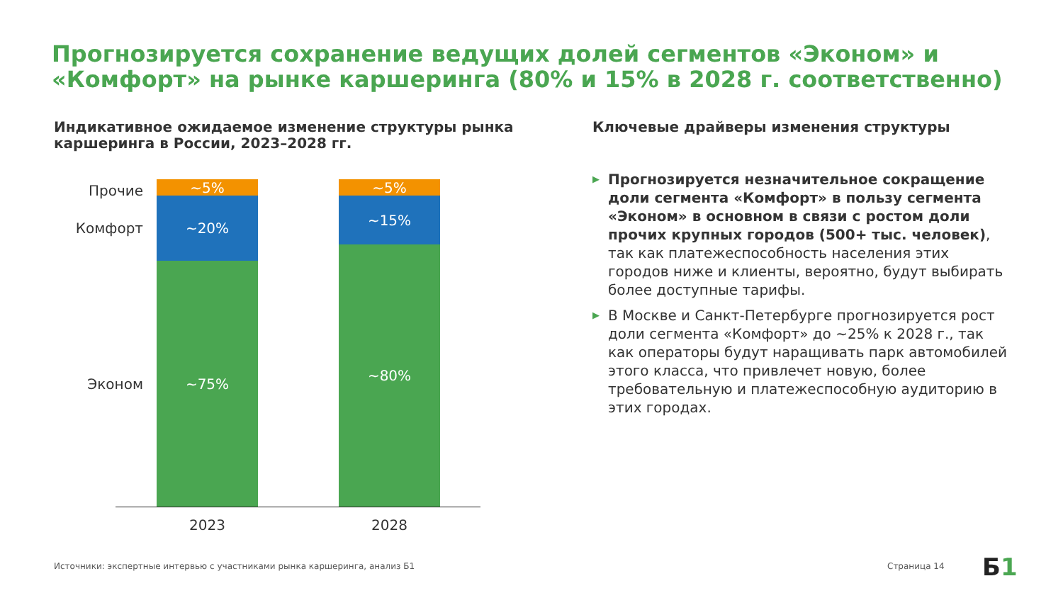Прогнозируется сохранение ведущих долей сегментов «Эконом» и «Комфорт» на рынке каршеринга (80% и 15% в 2028 г. соответственно)
Индикативное ожидаемое изменение структуры рынка каршеринга в России, 2023–2028 гг.
Ключевые драйверы изменения структуры
Прочие
Комфорт
Эконом
~5%
~20%
~75%
~5%
~15%
~80%
2023 2028
▶ Прогнозируется незначительное сокращение доли сегмента «Комфорт» в пользу сегмента «Эконом» в основном в связи с ростом доли прочих крупных городов (500+ тыс. человек), так как платежеспособность населения этих городов ниже и клиенты, вероятно, будут выбирать более доступные тарифы.
▶ В Москве и Санкт-Петербурге прогнозируется рост доли сегмента «Комфорт» до ~25% к 2028 г., так как операторы будут наращивать парк автомобилей этого класса, что привлечет новую, более требовательную и платежеспособную аудиторию в этих городах.
Источники: экспертные интервью с участниками рынка каршеринга, анализ Б1
Страница 14 Б1